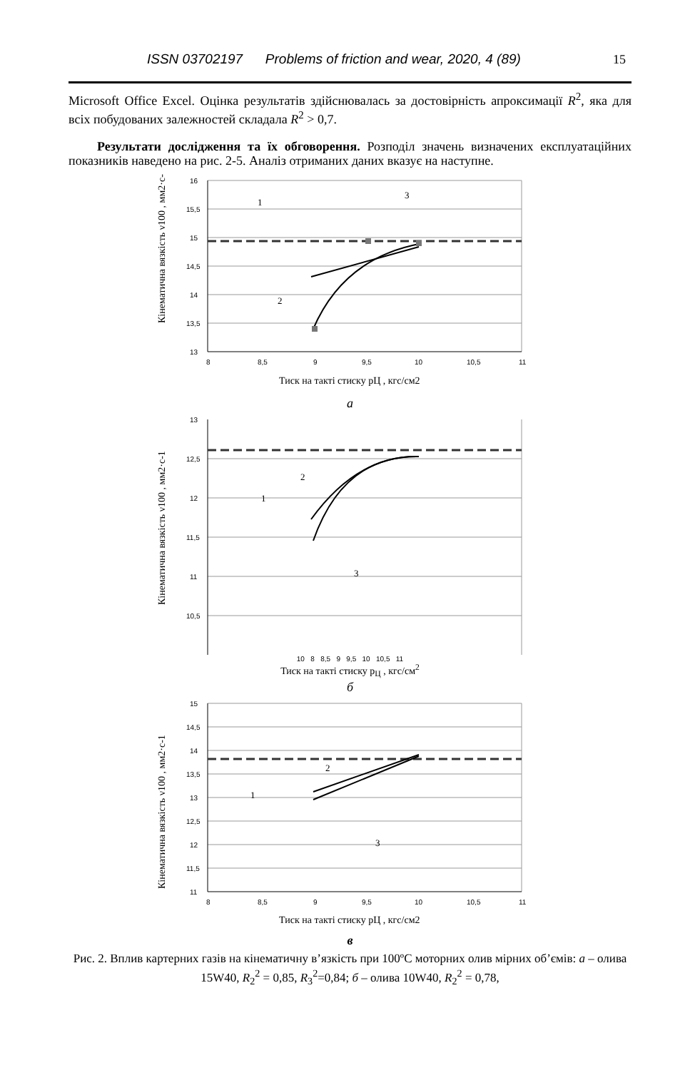ISSN 03702197 Problems of friction and wear, 2020, 4 (89) 15
Microsoft Office Excel. Оцінка результатів здійснювалась за достовірність апрокси­мації R<sup>2</sup>, яка для всіх побудованих залежностей складала R<sup>2</sup> > 0,7.
Результати дослідження та їх обговорення. Розподіл значень визначених експлуатаційних показників наведено на рис. 2-5. Аналіз отриманих даних вказує на наступне.
Кінематична вязкість ν100 , мм2·с-1
16
15,5
15
14,5
14
13,5
13
8
8,5
9
9,5
10
10,5
11
1
2
3
Тиск на такті стиску pЦ , кгс/см2
а
Кінематична вязкість ν100 , мм2·с-1
13
12,5
12
11,5
11
10,5
1
2
3
10 8 8,5 9 9,5 10 10,5 11
Тиск на такті стиску p<sub>Ц</sub> , кгс/см<sup>2</sup>
б
Кінематична вязкість ν100 , мм2·с-1
15
14,5
14
13,5
13
12,5
12
11,5
11
8
8,5
9
9,5
10
10,5
11
1
2
3
Тиск на такті стиску pЦ , кгс/см2
в
Рис. 2. Вплив картерних газів на кінематичну в’язкість при 100ºС моторних олив мірних об’ємів: а – олива 15W40, R<sub>2</sub><sup>2</sup> = 0,85, R<sub>3</sub><sup>2</sup>=0,84; б – олива 10W40, R<sub>2</sub><sup>2</sup> = 0,78,